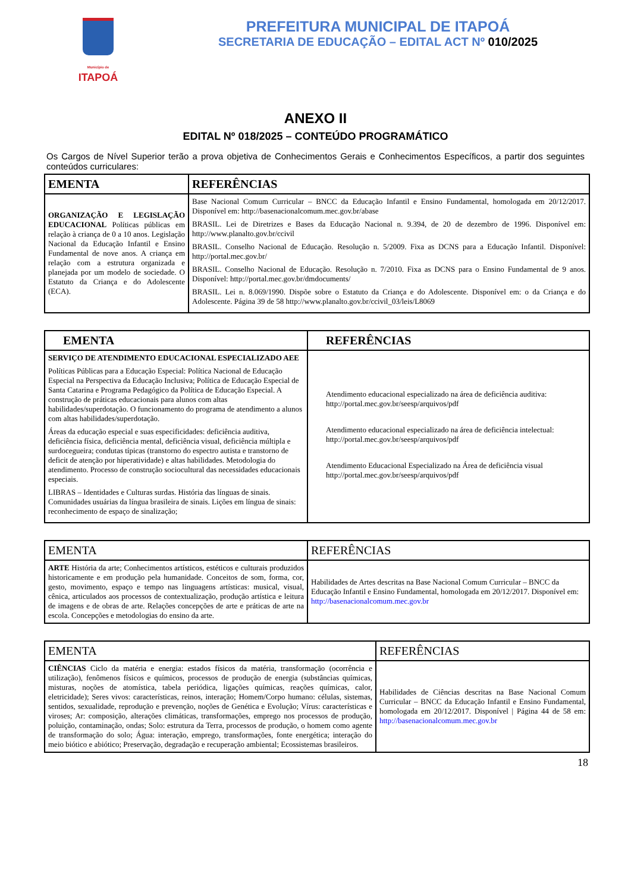Município de
ITAPOÁ
PREFEITURA MUNICIPAL DE ITAPOÁ
SECRETARIA DE EDUCAÇÃO – EDITAL ACT Nº 010/2025
ANEXO II
EDITAL Nº 018/2025 – CONTEÚDO PROGRAMÁTICO
Os Cargos de Nível Superior terão a prova objetiva de Conhecimentos Gerais e Conhecimentos Específicos, a partir dos seguintes conteúdos curriculares:
| EMENTA | REFERÊNCIAS |
| --- | --- |
| ORGANIZAÇÃO E LEGISLAÇÃO EDUCACIONAL Políticas públicas em relação à criança de 0 a 10 anos. Legislação Nacional da Educação Infantil e Ensino Fundamental de nove anos. A criança em relação com a estrutura organizada e planejada por um modelo de sociedade. O Estatuto da Criança e do Adolescente (ECA). | Base Nacional Comum Curricular – BNCC da Educação Infantil e Ensino Fundamental, homologada em 20/12/2017. Disponível em: http://basenacionalcomum.mec.gov.br/abase BRASIL. Lei de Diretrizes e Bases da Educação Nacional n. 9.394, de 20 de dezembro de 1996. Disponível em: http://www.planalto.gov.br/ccivil BRASIL. Conselho Nacional de Educação. Resolução n. 5/2009. Fixa as DCNS para a Educação Infantil. Disponível: http://portal.mec.gov.br/ BRASIL. Conselho Nacional de Educação. Resolução n. 7/2010. Fixa as DCNS para o Ensino Fundamental de 9 anos. Disponível: http://portal.mec.gov.br/dmdocuments/ BRASIL. Lei n. 8.069/1990. Dispõe sobre o Estatuto da Criança e do Adolescente. Disponível em: o da Criança e do Adolescente. Página 39 de 58 http://www.planalto.gov.br/ccivil_03/leis/L8069 |
| EMENTA | REFERÊNCIAS |
| --- | --- |
| SERVIÇO DE ATENDIMENTO EDUCACIONAL ESPECIALIZADO AEE Políticas Públicas para a Educação Especial: Política Nacional de Educação Especial na Perspectiva da Educação Inclusiva; Política de Educação Especial de Santa Catarina e Programa Pedagógico da Política de Educação Especial. A construção de práticas educacionais para alunos com altas habilidades/superdotação. O funcionamento do programa de atendimento a alunos com altas habilidades/superdotação. Áreas da educação especial e suas especificidades: deficiência auditiva, deficiência física, deficiência mental, deficiência visual, deficiência múltipla e surdocegueira; condutas típicas (transtorno do espectro autista e transtorno de deficit de atenção por hiperatividade) e altas habilidades. Metodologia do atendimento. Processo de construção sociocultural das necessidades educacionais especiais. LIBRAS – Identidades e Culturas surdas. História das línguas de sinais. Comunidades usuárias da língua brasileira de sinais. Lições em língua de sinais: reconhecimento de espaço de sinalização; | Atendimento educacional especializado na área de deficiência auditiva: http://portal.mec.gov.br/seesp/arquivos/pdf Atendimento educacional especializado na área de deficiência intelectual: http://portal.mec.gov.br/seesp/arquivos/pdf Atendimento Educacional Especializado na Área de deficiência visual http://portal.mec.gov.br/seesp/arquivos/pdf |
| EMENTA | REFERÊNCIAS |
| --- | --- |
| ARTE História da arte; Conhecimentos artísticos, estéticos e culturais produzidos historicamente e em produção pela humanidade. Conceitos de som, forma, cor, gesto, movimento, espaço e tempo nas linguagens artísticas: musical, visual, cênica, articulados aos processos de contextualização, produção artística e leitura de imagens e de obras de arte. Relações concepções de arte e práticas de arte na escola. Concepções e metodologias do ensino da arte. | Habilidades de Artes descritas na Base Nacional Comum Curricular – BNCC da Educação Infantil e Ensino Fundamental, homologada em 20/12/2017. Disponível em: http://basenacionalcomum.mec.gov.br |
| EMENTA | REFERÊNCIAS |
| --- | --- |
| CIÊNCIAS Ciclo da matéria e energia: estados físicos da matéria, transformação (ocorrência e utilização), fenômenos físicos e químicos, processos de produção de energia (substâncias químicas, misturas, noções de atomística, tabela periódica, ligações químicas, reações químicas, calor, eletricidade); Seres vivos: características, reinos, interação; Homem/Corpo humano: células, sistemas, sentidos, sexualidade, reprodução e prevenção, noções de Genética e Evolução; Vírus: características e viroses; Ar: composição, alterações climáticas, transformações, emprego nos processos de produção, poluição, contaminação, ondas; Solo: estrutura da Terra, processos de produção, o homem como agente de transformação do solo; Água: interação, emprego, transformações, fonte energética; interação do meio biótico e abiótico; Preservação, degradação e recuperação ambiental; Ecossistemas brasileiros. | Habilidades de Ciências descritas na Base Nacional Comum Curricular – BNCC da Educação Infantil e Ensino Fundamental, homologada em 20/12/2017. Disponível / Página 44 de 58 em: http://basenacionalcomum.mec.gov.br |
18